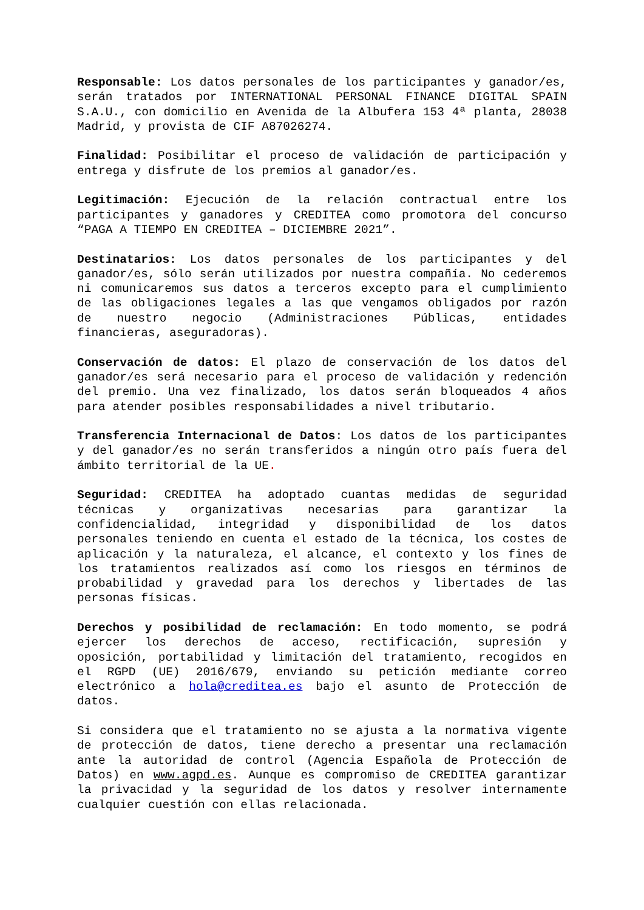Responsable: Los datos personales de los participantes y ganador/es, serán tratados por INTERNATIONAL PERSONAL FINANCE DIGITAL SPAIN S.A.U., con domicilio en Avenida de la Albufera 153 4ª planta, 28038 Madrid, y provista de CIF A87026274.
Finalidad: Posibilitar el proceso de validación de participación y entrega y disfrute de los premios al ganador/es.
Legitimación: Ejecución de la relación contractual entre los participantes y ganadores y CREDITEA como promotora del concurso “PAGA A TIEMPO EN CREDITEA – DICIEMBRE 2021”.
Destinatarios: Los datos personales de los participantes y del ganador/es, sólo serán utilizados por nuestra compañía. No cederemos ni comunicaremos sus datos a terceros excepto para el cumplimiento de las obligaciones legales a las que vengamos obligados por razón de nuestro negocio (Administraciones Públicas, entidades financieras, aseguradoras).
Conservación de datos: El plazo de conservación de los datos del ganador/es será necesario para el proceso de validación y redención del premio. Una vez finalizado, los datos serán bloqueados 4 años para atender posibles responsabilidades a nivel tributario.
Transferencia Internacional de Datos: Los datos de los participantes y del ganador/es no serán transferidos a ningún otro país fuera del ámbito territorial de la UE.
Seguridad: CREDITEA ha adoptado cuantas medidas de seguridad técnicas y organizativas necesarias para garantizar la confidencialidad, integridad y disponibilidad de los datos personales teniendo en cuenta el estado de la técnica, los costes de aplicación y la naturaleza, el alcance, el contexto y los fines de los tratamientos realizados así como los riesgos en términos de probabilidad y gravedad para los derechos y libertades de las personas físicas.
Derechos y posibilidad de reclamación: En todo momento, se podrá ejercer los derechos de acceso, rectificación, supresión y oposición, portabilidad y limitación del tratamiento, recogidos en el RGPD (UE) 2016/679, enviando su petición mediante correo electrónico a hola@creditea.es bajo el asunto de Protección de datos.
Si considera que el tratamiento no se ajusta a la normativa vigente de protección de datos, tiene derecho a presentar una reclamación ante la autoridad de control (Agencia Española de Protección de Datos) en www.agpd.es. Aunque es compromiso de CREDITEA garantizar la privacidad y la seguridad de los datos y resolver internamente cualquier cuestión con ellas relacionada.